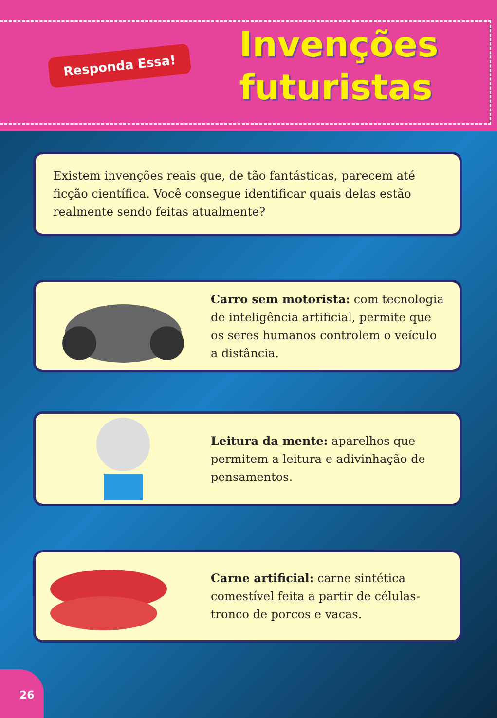Responda Essa!
Invenções
futuristas
Existem invenções reais que, de tão fantásticas, parecem até ficção científica. Você consegue identificar quais delas estão realmente sendo feitas atualmente?
Carro sem motorista: com tecnologia de inteligência artificial, permite que os seres humanos controlem o veículo a distância.
Leitura da mente: aparelhos que permitem a leitura e adivinhação de pensamentos.
Carne artificial: carne sintética comestível feita a partir de células-tronco de porcos e vacas.
26